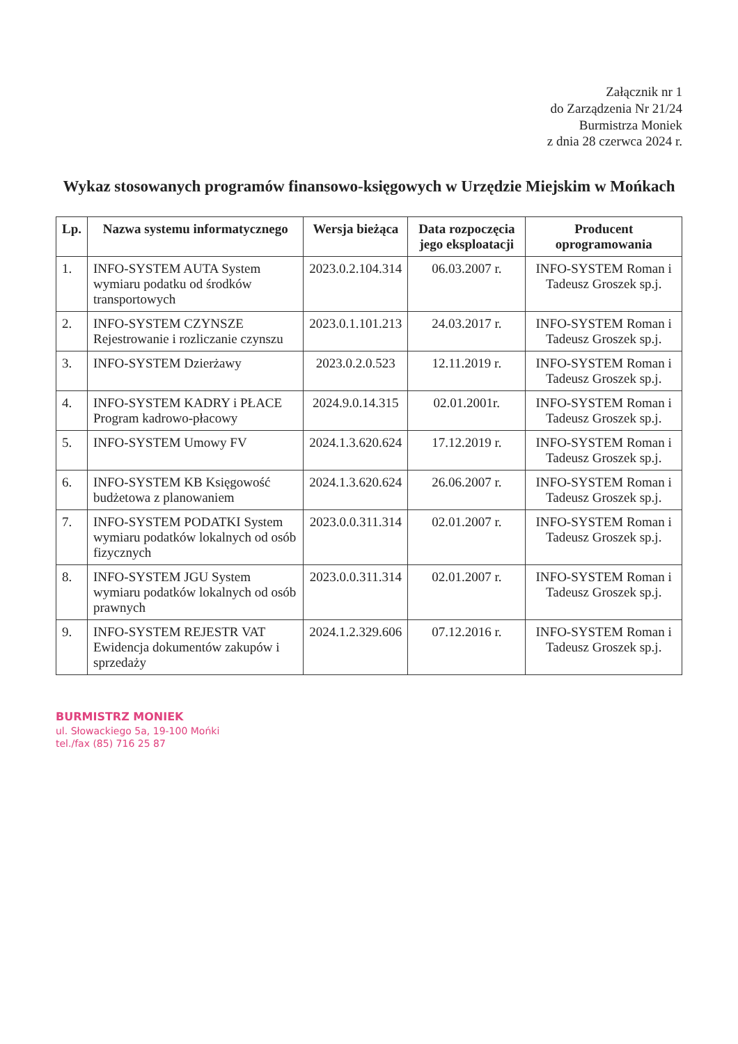Załącznik nr 1
do Zarządzenia Nr 21/24
Burmistrza Moniek
z dnia 28 czerwca 2024 r.
Wykaz stosowanych programów finansowo-księgowych w Urzędzie Miejskim w Mońkach
| Lp. | Nazwa systemu informatycznego | Wersja bieżąca | Data rozpoczęcia jego eksploatacji | Producent oprogramowania |
| --- | --- | --- | --- | --- |
| 1. | INFO-SYSTEM AUTA System wymiaru podatku od środków transportowych | 2023.0.2.104.314 | 06.03.2007 r. | INFO-SYSTEM Roman i Tadeusz Groszek sp.j. |
| 2. | INFO-SYSTEM CZYNSZE Rejestrowanie i rozliczanie czynszu | 2023.0.1.101.213 | 24.03.2017 r. | INFO-SYSTEM Roman i Tadeusz Groszek sp.j. |
| 3. | INFO-SYSTEM Dzierżawy | 2023.0.2.0.523 | 12.11.2019 r. | INFO-SYSTEM Roman i Tadeusz Groszek sp.j. |
| 4. | INFO-SYSTEM KADRY i PŁACE Program kadrowo-płacowy | 2024.9.0.14.315 | 02.01.2001r. | INFO-SYSTEM Roman i Tadeusz Groszek sp.j. |
| 5. | INFO-SYSTEM Umowy FV | 2024.1.3.620.624 | 17.12.2019 r. | INFO-SYSTEM Roman i Tadeusz Groszek sp.j. |
| 6. | INFO-SYSTEM KB Księgowość budżetowa z planowaniem | 2024.1.3.620.624 | 26.06.2007 r. | INFO-SYSTEM Roman i Tadeusz Groszek sp.j. |
| 7. | INFO-SYSTEM PODATKI System wymiaru podatków lokalnych od osób fizycznych | 2023.0.0.311.314 | 02.01.2007 r. | INFO-SYSTEM Roman i Tadeusz Groszek sp.j. |
| 8. | INFO-SYSTEM JGU System wymiaru podatków lokalnych od osób prawnych | 2023.0.0.311.314 | 02.01.2007 r. | INFO-SYSTEM Roman i Tadeusz Groszek sp.j. |
| 9. | INFO-SYSTEM REJESTR VAT Ewidencja dokumentów zakupów i sprzedaży | 2024.1.2.329.606 | 07.12.2016 r. | INFO-SYSTEM Roman i Tadeusz Groszek sp.j. |
BURMISTRZ MONIEK
ul. Słowackiego 5a, 19-100 Mońki
tel./fax (85) 716 25 87